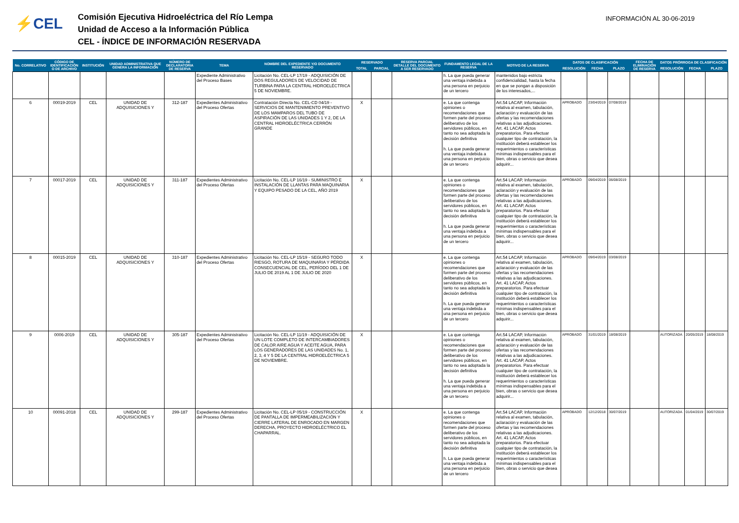⚡CEL
Comisión Ejecutiva Hidroeléctrica del Río Lempa
Unidad de Acceso a la Información Pública
CEL - ÍNDICE DE INFORMACIÓN RESERVADA
INFORMACIÓN AL 30-06-2019
| No. CORRELATIVO | CÓDIGO DE IDENTIFICACIÓN O DE ARCHIVO | INSTITUCIÓN | UNIDAD ADMINISTRATIVA QUE GENERA LA INFORMACIÓN | NÚMERO DE DECLARATORIA DE RESERVA | TEMA | NOMBRE DEL EXPEDIENTE Y/O DOCUMENTO RESERVADO | RESERVADO | | RESERVA PARCIAL DETALLE DEL DOCUMENTO A SER RESERVADO | FUNDAMENTO LEGAL DE LA RESERVA | MOTIVO DE LA RESERVA | DATOS DE CLASIFICACIÓN | | | FECHA DE ELIMINACIÓN DE RESERVA | DATOS PRÓRROGA DE CLASIFICACIÓN | | |
| --- | --- | --- | --- | --- | --- | --- | --- | --- | --- | --- | --- | --- | --- | --- | --- | --- | --- | --- |
| | | | | | | | TOTAL | PARCIAL | | | | RESOLUCIÓN | FECHA | PLAZO | | RESOLUCIÓN | FECHA | PLAZO |
| | | | | | Expediente Administrativo del Proceso Bases | Licitación No. CEL-LP 17/19 - ADQUISICIÓN DE DOS REGULADORES DE VELOCIDAD DE TURBINA PARA LA CENTRAL HIDROELÉCTRICA 5 DE NOVIEMBRE. | | | | h. La que pueda generar una ventaja indebida a una persona en perjuicio de un tercero | mantenidos bajo estricta confidencialidad, hasta la fecha en que se pongan a disposición de los interesados,... | | | | | | | |
| 6 | 00019-2019 | CEL | UNIDAD DE ADQUISICIONES Y | 312-187 | Expedientes Administrativo del Proceso Ofertas | Contratación Directa No. CEL-CD 04/19 - SERVICIOS DE MANTENIMIENTO PREVENTIVO DE LOS MAMPAROS DEL TUBO DE ASPIRACIÓN DE LAS UNIDADES 1 Y 2, DE LA CENTRAL HIDROELÉCTRICA CERRÓN GRANDE | X | | | e. La que contenga opiniones o recomendaciones que formen parte del proceso deliberativo de los servidores públicos, en tanto no sea adoptada la decisión definitiva h. La que pueda generar una ventaja indebida a una persona en perjuicio de un tercero | Art.54 LACAP, Información relativa al examen, tabulación, aclaración y evaluación de las ofertas y las recomendaciones relativas a las adjudicaciones. Art. 41 LACAP, Actos preparatorios. Para efectuar cualquier tipo de contratación, la institución deberá establecer los requerimientos o características mínimas indispensables para el bien, obras o servicio que desea adquirir... | APROBADO | 23/04/2019 | 07/08/2019 | | | | |
| 7 | 00017-2019 | CEL | UNIDAD DE ADQUISICIONES Y | 311-187 | Expedientes Administrativo del Proceso Ofertas | Licitación No. CEL-LP 16/19 - SUMINISTRO E INSTALACIÓN DE LLANTAS PARA MAQUINARIA Y EQUIPO PESADO DE LA CEL, AÑO 2019 | X | | | e. La que contenga opiniones o recomendaciones que formen parte del proceso deliberativo de los servidores públicos, en tanto no sea adoptada la decisión definitiva h. La que pueda generar una ventaja indebida a una persona en perjuicio de un tercero | Art.54 LACAP, Información relativa al examen, tabulación, aclaración y evaluación de las ofertas y las recomendaciones relativas a las adjudicaciones. Art. 41 LACAP, Actos preparatorios. Para efectuar cualquier tipo de contratación, la institución deberá establecer los requerimientos o características mínimas indispensables para el bien, obras o servicio que desea adquirir... | APROBADO | 09/04/2019 | 06/08/2019 | | | | |
| 8 | 00015-2019 | CEL | UNIDAD DE ADQUISICIONES Y | 310-187 | Expedientes Administrativo del Proceso Ofertas | Licitación No. CEL-LP 15/19 - SEGURO TODO RIESGO, ROTURA DE MAQUINARIA Y PÉRDIDA CONSECUENCIAL DE CEL, PERÍODO DEL 1 DE JULIO DE 2019 AL 1 DE JULIO DE 2020 | X | | | e. La que contenga opiniones o recomendaciones que formen parte del proceso deliberativo de los servidores públicos, en tanto no sea adoptada la decisión definitiva h. La que pueda generar una ventaja indebida a una persona en perjuicio de un tercero | Art.54 LACAP, Información relativa al examen, tabulación, aclaración y evaluación de las ofertas y las recomendaciones relativas a las adjudicaciones. Art. 41 LACAP, Actos preparatorios. Para efectuar cualquier tipo de contratación, la institución deberá establecer los requerimientos o características mínimas indispensables para el bien, obras o servicio que desea adquirir... | APROBADO | 09/04/2019 | 03/08/2019 | | | | |
| 9 | 0006-2019 | CEL | UNIDAD DE ADQUISICIONES Y | 305-187 | Expedientes Administrativo del Proceso Ofertas | Licitación No. CEL-LP 11/19 - ADQUISICIÓN DE UN LOTE COMPLETO DE INTERCAMBIADORES DE CALOR AIRE AGUA Y ACEITE AGUA, PARA LOS GENERADORES DE LAS UNIDADES No. 1, 2, 3, 4 Y 5 DE LA CENTRAL HIDROELÉCTRICA 5 DE NOVIEMBRE. | X | | | e. La que contenga opiniones o recomendaciones que formen parte del proceso deliberativo de los servidores públicos, en tanto no sea adoptada la decisión definitiva h. La que pueda generar una ventaja indebida a una persona en perjuicio de un tercero | Art.54 LACAP, Información relativa al examen, tabulación, aclaración y evaluación de las ofertas y las recomendaciones relativas a las adjudicaciones. Art. 41 LACAP, Actos preparatorios. Para efectuar cualquier tipo de contratación, la institución deberá establecer los requerimientos o características mínimas indispensables para el bien, obras o servicio que desea adquirir... | APROBADO | 31/01/2019 | 18/08/2019 | | AUTORIZADA | 20/05/2019 | 18/08/2019 |
| 10 | 00091-2018 | CEL | UNIDAD DE ADQUISICIONES Y | 299-187 | Expedientes Administrativo del Proceso Ofertas | Licitación No. CEL-LP 05/19 - CONSTRUCCIÓN DE PANTALLA DE IMPERMEABILIZACIÓN Y CIERRE LATERAL DE ENROCADO EN MARGEN DERECHA, PROYECTO HIDROELÉCTRICO EL CHAPARRAL. | X | | | e. La que contenga opiniones o recomendaciones que formen parte del proceso deliberativo de los servidores públicos, en tanto no sea adoptada la decisión definitiva h. La que pueda generar una ventaja indebida a una persona en perjuicio de un tercero | Art.54 LACAP, Información relativa al examen, tabulación, aclaración y evaluación de las ofertas y las recomendaciones relativas a las adjudicaciones. Art. 41 LACAP, Actos preparatorios. Para efectuar cualquier tipo de contratación, la institución deberá establecer los requerimientos o características mínimas indispensables para el bien, obras o servicio que desea | APROBADO | 12/12/2018 | 30/07/2019 | | AUTORIZADA | 01/04/2019 | 30/07/2019 |